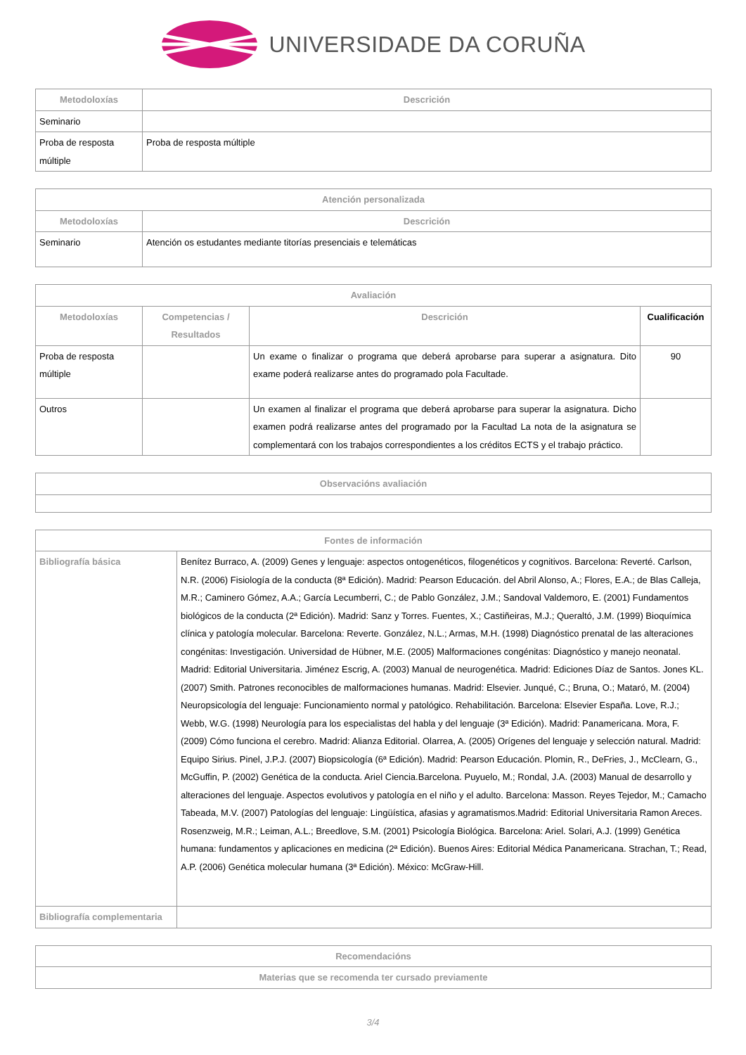UNIVERSIDADE DA CORUÑA
| Metodoloxías | Descrición |
| --- | --- |
| Seminario | |
| Proba de resposta múltiple | Proba de resposta múltiple |
| Atención personalizada | |
| --- | --- |
| Metodoloxías | Descrición |
| Seminario | Atención os estudantes mediante titorías presenciais e telemáticas |
| Avaliación | | | |
| --- | --- | --- | --- |
| Metodoloxías | Competencias / Resultados | Descrición | Cualificación |
| Proba de resposta múltiple | | Un exame o finalizar o programa que deberá aprobarse para superar a asignatura. Dito exame poderá realizarse antes do programado pola Facultade. | 90 |
| Outros | | Un examen al finalizar el programa que deberá aprobarse para superar la asignatura. Dicho examen podrá realizarse antes del programado por la Facultad La nota de la asignatura se complementará con los trabajos correspondientes a los créditos ECTS y el trabajo práctico. | |
| Observacións avaliación |
| --- |
| Fontes de información | |
| --- | --- |
| Bibliografía básica | Benítez Burraco, A. (2009) Genes y lenguaje: aspectos ontogenéticos, filogenéticos y cognitivos. Barcelona: Reverté. Carlson, N.R. (2006) Fisiología de la conducta (8ª Edición). Madrid: Pearson Educación. del Abril Alonso, A.; Flores, E.A.; de Blas Calleja, M.R.; Caminero Gómez, A.A.; García Lecumberri, C.; de Pablo González, J.M.; Sandoval Valdemoro, E. (2001) Fundamentos biológicos de la conducta (2ª Edición). Madrid: Sanz y Torres. Fuentes, X.; Castiñeiras, M.J.; Queraltó, J.M. (1999) Bioquímica clínica y patología molecular. Barcelona: Reverte. González, N.L.; Armas, M.H. (1998) Diagnóstico prenatal de las alteraciones congénitas: Investigación. Universidad de Hübner, M.E. (2005) Malformaciones congénitas: Diagnóstico y manejo neonatal. Madrid: Editorial Universitaria. Jiménez Escrig, A. (2003) Manual de neurogenética. Madrid: Ediciones Díaz de Santos. Jones KL. (2007) Smith. Patrones reconocibles de malformaciones humanas. Madrid: Elsevier. Junqué, C.; Bruna, O.; Mataró, M. (2004) Neuropsicología del lenguaje: Funcionamiento normal y patológico. Rehabilitación. Barcelona: Elsevier España. Love, R.J.; Webb, W.G. (1998) Neurología para los especialistas del habla y del lenguaje (3ª Edición). Madrid: Panamericana. Mora, F. (2009) Cómo funciona el cerebro. Madrid: Alianza Editorial. Olarrea, A. (2005) Orígenes del lenguaje y selección natural. Madrid: Equipo Sirius. Pinel, J.P.J. (2007) Biopsicología (6ª Edición). Madrid: Pearson Educación. Plomin, R., DeFries, J., McClearn, G., McGuffin, P. (2002) Genética de la conducta. Ariel Ciencia.Barcelona. Puyuelo, M.; Rondal, J.A. (2003) Manual de desarrollo y alteraciones del lenguaje. Aspectos evolutivos y patología en el niño y el adulto. Barcelona: Masson. Reyes Tejedor, M.; Camacho Tabeada, M.V. (2007) Patologías del lenguaje: Lingüística, afasias y agramatismos.Madrid: Editorial Universitaria Ramon Areces. Rosenzweig, M.R.; Leiman, A.L.; Breedlove, S.M. (2001) Psicología Biológica. Barcelona: Ariel. Solari, A.J. (1999) Genética humana: fundamentos y aplicaciones en medicina (2ª Edición). Buenos Aires: Editorial Médica Panamericana. Strachan, T.; Read, A.P. (2006) Genética molecular humana (3ª Edición). México: McGraw-Hill. |
| Bibliografía complementaria | |
| Recomendacións |
| --- |
| Materias que se recomenda ter cursado previamente |
3/4